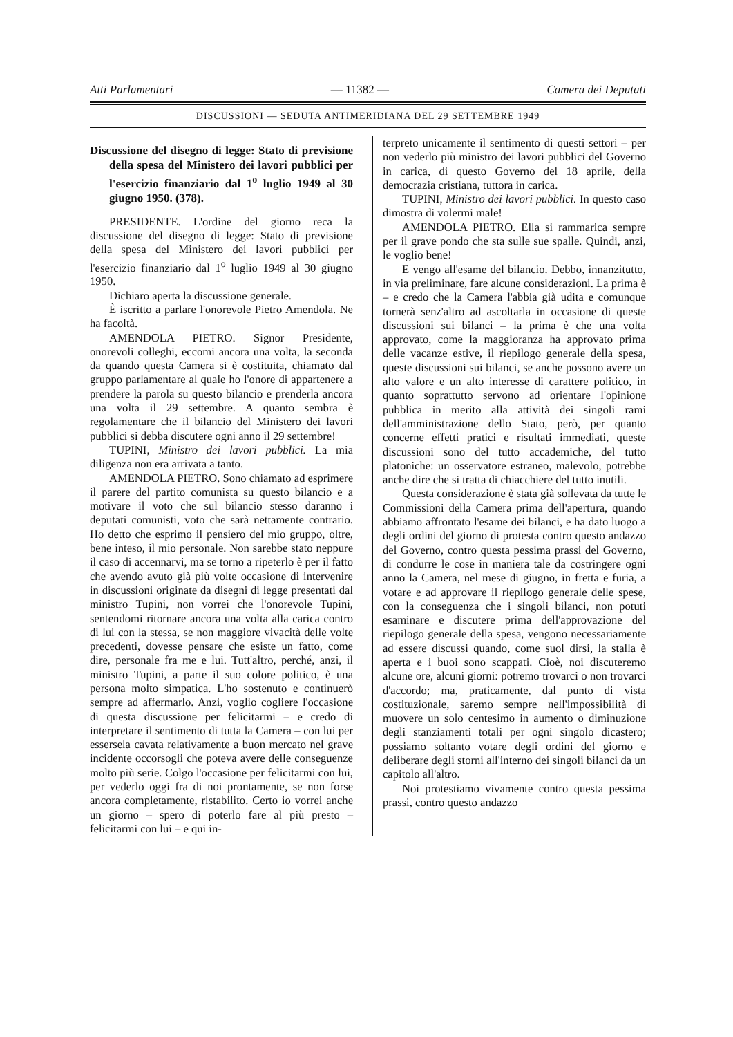Atti Parlamentari — 11382 — Camera dei Deputati
DISCUSSIONI — SEDUTA ANTIMERIDIANA DEL 29 SETTEMBRE 1949
Discussione del disegno di legge: Stato di previsione della spesa del Ministero dei lavori pubblici per l'esercizio finanziario dal 1<sup>o</sup> luglio 1949 al 30 giugno 1950. (378).
PRESIDENTE. L'ordine del giorno reca la discussione del disegno di legge: Stato di previsione della spesa del Ministero dei lavori pubblici per l'esercizio finanziario dal 1<sup>o</sup> luglio 1949 al 30 giugno 1950.
Dichiaro aperta la discussione generale.
È iscritto a parlare l'onorevole Pietro Amendola. Ne ha facoltà.
AMENDOLA PIETRO. Signor Presidente, onorevoli colleghi, eccomi ancora una volta, la seconda da quando questa Camera si è costituita, chiamato dal gruppo parlamentare al quale ho l'onore di appartenere a prendere la parola su questo bilancio e prenderla ancora una volta il 29 settembre. A quanto sembra è regolamentare che il bilancio del Ministero dei lavori pubblici si debba discutere ogni anno il 29 settembre!
TUPINI, Ministro dei lavori pubblici. La mia diligenza non era arrivata a tanto.
AMENDOLA PIETRO. Sono chiamato ad esprimere il parere del partito comunista su questo bilancio e a motivare il voto che sul bilancio stesso daranno i deputati comunisti, voto che sarà nettamente contrario. Ho detto che esprimo il pensiero del mio gruppo, oltre, bene inteso, il mio personale. Non sarebbe stato neppure il caso di accennarvi, ma se torno a ripeterlo è per il fatto che avendo avuto già più volte occasione di intervenire in discussioni originate da disegni di legge presentati dal ministro Tupini, non vorrei che l'onorevole Tupini, sentendomi ritornare ancora una volta alla carica contro di lui con la stessa, se non maggiore vivacità delle volte precedenti, dovesse pensare che esiste un fatto, come dire, personale fra me e lui. Tutt'altro, perché, anzi, il ministro Tupini, a parte il suo colore politico, è una persona molto simpatica. L'ho sostenuto e continuerò sempre ad affermarlo. Anzi, voglio cogliere l'occasione di questa discussione per felicitarmi – e credo di interpretare il sentimento di tutta la Camera – con lui per essersela cavata relativamente a buon mercato nel grave incidente occorsogli che poteva avere delle conseguenze molto più serie. Colgo l'occasione per felicitarmi con lui, per vederlo oggi fra di noi prontamente, se non forse ancora completamente, ristabilito. Certo io vorrei anche un giorno – spero di poterlo fare al più presto – felicitarmi con lui – e qui in-
terpreto unicamente il sentimento di questi settori – per non vederlo più ministro dei lavori pubblici del Governo in carica, di questo Governo del 18 aprile, della democrazia cristiana, tuttora in carica.
TUPINI, Ministro dei lavori pubblici. In questo caso dimostra di volermi male!
AMENDOLA PIETRO. Ella si rammarica sempre per il grave pondo che sta sulle sue spalle. Quindi, anzi, le voglio bene!
E vengo all'esame del bilancio. Debbo, innanzitutto, in via preliminare, fare alcune considerazioni. La prima è – e credo che la Camera l'abbia già udita e comunque tornerà senz'altro ad ascoltarla in occasione di queste discussioni sui bilanci – la prima è che una volta approvato, come la maggioranza ha approvato prima delle vacanze estive, il riepilogo generale della spesa, queste discussioni sui bilanci, se anche possono avere un alto valore e un alto interesse di carattere politico, in quanto soprattutto servono ad orientare l'opinione pubblica in merito alla attività dei singoli rami dell'amministrazione dello Stato, però, per quanto concerne effetti pratici e risultati immediati, queste discussioni sono del tutto accademiche, del tutto platoniche: un osservatore estraneo, malevolo, potrebbe anche dire che si tratta di chiacchiere del tutto inutili.
Questa considerazione è stata già sollevata da tutte le Commissioni della Camera prima dell'apertura, quando abbiamo affrontato l'esame dei bilanci, e ha dato luogo a degli ordini del giorno di protesta contro questo andazzo del Governo, contro questa pessima prassi del Governo, di condurre le cose in maniera tale da costringere ogni anno la Camera, nel mese di giugno, in fretta e furia, a votare e ad approvare il riepilogo generale delle spese, con la conseguenza che i singoli bilanci, non potuti esaminare e discutere prima dell'approvazione del riepilogo generale della spesa, vengono necessariamente ad essere discussi quando, come suol dirsi, la stalla è aperta e i buoi sono scappati. Cioè, noi discuteremo alcune ore, alcuni giorni: potremo trovarci o non trovarci d'accordo; ma, praticamente, dal punto di vista costituzionale, saremo sempre nell'impossibilità di muovere un solo centesimo in aumento o diminuzione degli stanziamenti totali per ogni singolo dicastero; possiamo soltanto votare degli ordini del giorno e deliberare degli storni all'interno dei singoli bilanci da un capitolo all'altro.
Noi protestiamo vivamente contro questa pessima prassi, contro questo andazzo